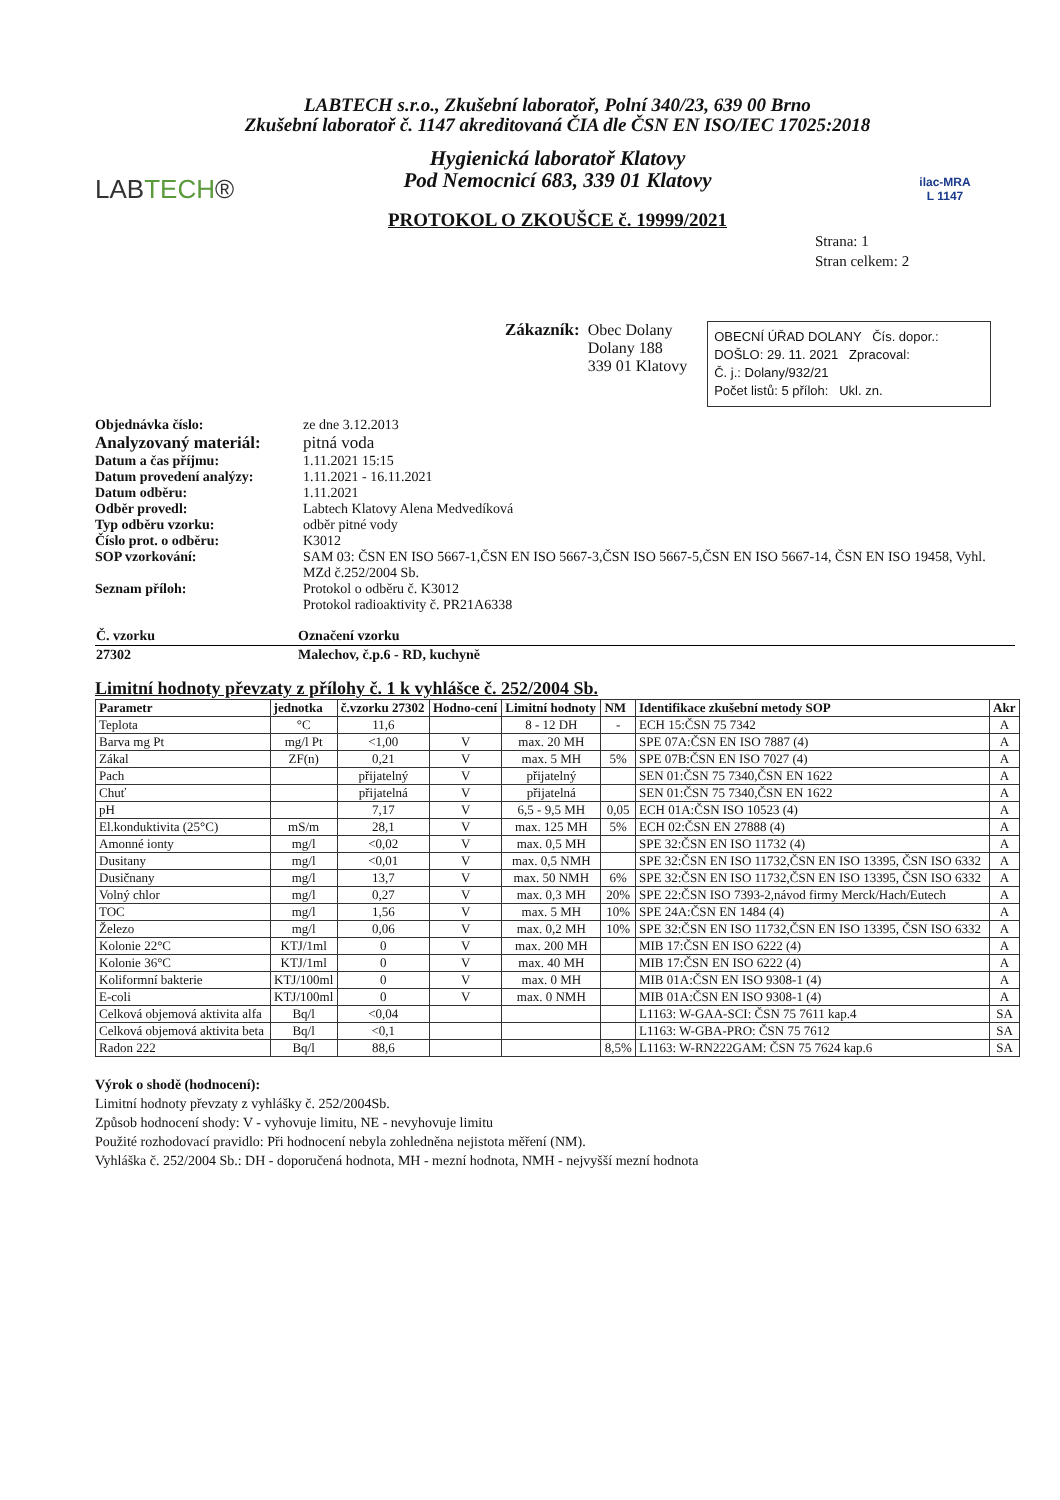LABTECH s.r.o., Zkušební laboratoř, Polní 340/23, 639 00 Brno
Zkušební laboratoř č. 1147 akreditovaná ČIA dle ČSN EN ISO/IEC 17025:2018
LABTECH®
Hygienická laboratoř Klatovy
Pod Nemocnicí 683, 339 01 Klatovy
PROTOKOL O ZKOUŠCE č. 19999/2021
ilac-MRA
L 1147
Strana: 1
Stran celkem: 2
Zákazník: Obec Dolany
Dolany 188
339 01 Klatovy
OBECNÍ ÚŘAD DOLANY Čís. dopor.:
DOŠLO: 29. 11. 2021 Zpracoval:
Č. j.: Dolany/932/21
Počet listů: 5 příloh: Ukl. zn.
| Objednávka číslo: | ze dne 3.12.2013 |
| Analyzovaný materiál: | pitná voda |
| Datum a čas příjmu: | 1.11.2021 15:15 |
| Datum provedení analýzy: | 1.11.2021 - 16.11.2021 |
| Datum odběru: | 1.11.2021 |
| Odběr provedl: | Labtech Klatovy Alena Medvedíková |
| Typ odběru vzorku: | odběr pitné vody |
| Číslo prot. o odběru: | K3012 |
| SOP vzorkování: | SAM 03: ČSN EN ISO 5667-1,ČSN EN ISO 5667-3,ČSN ISO 5667-5,ČSN EN ISO 5667-14, ČSN EN ISO 19458, Vyhl. MZd č.252/2004 Sb. |
| Seznam příloh: | Protokol o odběru č. K3012 Protokol radioaktivity č. PR21A6338 |
| Č. vzorku | Označení vzorku |
| 27302 | Malechov, č.p.6 - RD, kuchyně |
Limitní hodnoty převzaty z přílohy č. 1 k vyhlášce č. 252/2004 Sb.
| Parametr | jednotka | č.vzorku 27302 | Hodno-cení | Limitní hodnoty | NM | Identifikace zkušební metody SOP | Akr |
| --- | --- | --- | --- | --- | --- | --- | --- |
| Teplota | °C | 11,6 | | 8 - 12 DH | - | ECH 15:ČSN 75 7342 | A |
| Barva mg Pt | mg/l Pt | <1,00 | V | max. 20 MH | | SPE 07A:ČSN EN ISO 7887 (4) | A |
| Zákal | ZF(n) | 0,21 | V | max. 5 MH | 5% | SPE 07B:ČSN EN ISO 7027 (4) | A |
| Pach | | přijatelný | V | přijatelný | | SEN 01:ČSN 75 7340,ČSN EN 1622 | A |
| Chuť | | přijatelná | V | přijatelná | | SEN 01:ČSN 75 7340,ČSN EN 1622 | A |
| pH | | 7,17 | V | 6,5 - 9,5 MH | 0,05 | ECH 01A:ČSN ISO 10523 (4) | A |
| El.konduktivita (25°C) | mS/m | 28,1 | V | max. 125 MH | 5% | ECH 02:ČSN EN 27888 (4) | A |
| Amonné ionty | mg/l | <0,02 | V | max. 0,5 MH | | SPE 32:ČSN EN ISO 11732 (4) | A |
| Dusitany | mg/l | <0,01 | V | max. 0,5 NMH | | SPE 32:ČSN EN ISO 11732,ČSN EN ISO 13395, ČSN ISO 6332 | A |
| Dusičnany | mg/l | 13,7 | V | max. 50 NMH | 6% | SPE 32:ČSN EN ISO 11732,ČSN EN ISO 13395, ČSN ISO 6332 | A |
| Volný chlor | mg/l | 0,27 | V | max. 0,3 MH | 20% | SPE 22:ČSN ISO 7393-2,návod firmy Merck/Hach/Eutech | A |
| TOC | mg/l | 1,56 | V | max. 5 MH | 10% | SPE 24A:ČSN EN 1484 (4) | A |
| Železo | mg/l | 0,06 | V | max. 0,2 MH | 10% | SPE 32:ČSN EN ISO 11732,ČSN EN ISO 13395, ČSN ISO 6332 | A |
| Kolonie 22°C | KTJ/1ml | 0 | V | max. 200 MH | | MIB 17:ČSN EN ISO 6222 (4) | A |
| Kolonie 36°C | KTJ/1ml | 0 | V | max. 40 MH | | MIB 17:ČSN EN ISO 6222 (4) | A |
| Koliformní bakterie | KTJ/100ml | 0 | V | max. 0 MH | | MIB 01A:ČSN EN ISO 9308-1 (4) | A |
| E-coli | KTJ/100ml | 0 | V | max. 0 NMH | | MIB 01A:ČSN EN ISO 9308-1 (4) | A |
| Celková objemová aktivita alfa | Bq/l | <0,04 | | | | L1163: W-GAA-SCI: ČSN 75 7611 kap.4 | SA |
| Celková objemová aktivita beta | Bq/l | <0,1 | | | | L1163: W-GBA-PRO: ČSN 75 7612 | SA |
| Radon 222 | Bq/l | 88,6 | | | 8,5% | L1163: W-RN222GAM: ČSN 75 7624 kap.6 | SA |
Výrok o shodě (hodnocení):
Limitní hodnoty převzaty z vyhlášky č. 252/2004Sb.
Způsob hodnocení shody: V - vyhovuje limitu, NE - nevyhovuje limitu
Použité rozhodovací pravidlo: Při hodnocení nebyla zohledněna nejistota měření (NM).
Vyhláška č. 252/2004 Sb.: DH - doporučená hodnota, MH - mezní hodnota, NMH - nejvyšší mezní hodnota